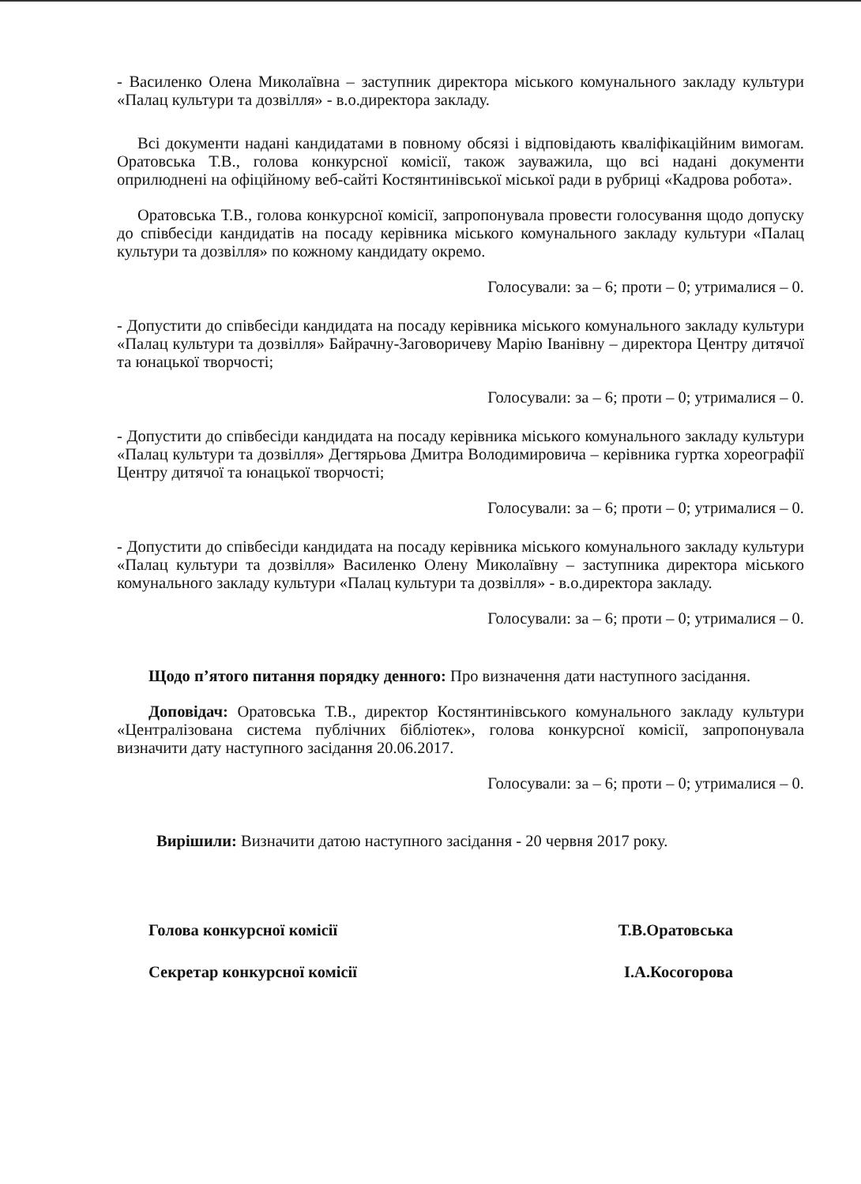- Василенко Олена Миколаївна – заступник директора міського комунального закладу культури «Палац культури та дозвілля» - в.о.директора закладу.
Всі документи надані кандидатами в повному обсязі і відповідають кваліфікаційним вимогам. Оратовська Т.В., голова конкурсної комісії, також зауважила, що всі надані документи оприлюднені на офіційному веб-сайті Костянтинівської міської ради в рубриці «Кадрова робота».
Оратовська Т.В., голова конкурсної комісії, запропонувала провести голосування щодо допуску до співбесіди кандидатів на посаду керівника міського комунального закладу культури «Палац культури та дозвілля» по кожному кандидату окремо.
Голосували: за – 6; проти – 0; утрималися – 0.
- Допустити до співбесіди кандидата на посаду керівника міського комунального закладу культури «Палац культури та дозвілля» Байрачну-Заговоричеву Марію Іванівну – директора Центру дитячої та юнацької творчості;
Голосували: за – 6; проти – 0; утрималися – 0.
- Допустити до співбесіди кандидата на посаду керівника міського комунального закладу культури «Палац культури та дозвілля» Дегтярьова Дмитра Володимировича – керівника гуртка хореографії Центру дитячої та юнацької творчості;
Голосували: за – 6; проти – 0; утрималися – 0.
- Допустити до співбесіди кандидата на посаду керівника міського комунального закладу культури «Палац культури та дозвілля» Василенко Олену Миколаївну – заступника директора міського комунального закладу культури «Палац культури та дозвілля» - в.о.директора закладу.
Голосували: за – 6; проти – 0; утрималися – 0.
Щодо п’ятого питання порядку денного: Про визначення дати наступного засідання.
Доповідач: Оратовська Т.В., директор Костянтинівського комунального закладу культури «Централізована система публічних бібліотек», голова конкурсної комісії, запропонувала визначити дату наступного засідання 20.06.2017.
Голосували: за – 6; проти – 0; утрималися – 0.
Вирішили: Визначити датою наступного засідання - 20 червня 2017 року.
Голова конкурсної комісії Т.В.Оратовська
Секретар конкурсної комісії І.А.Косогорова